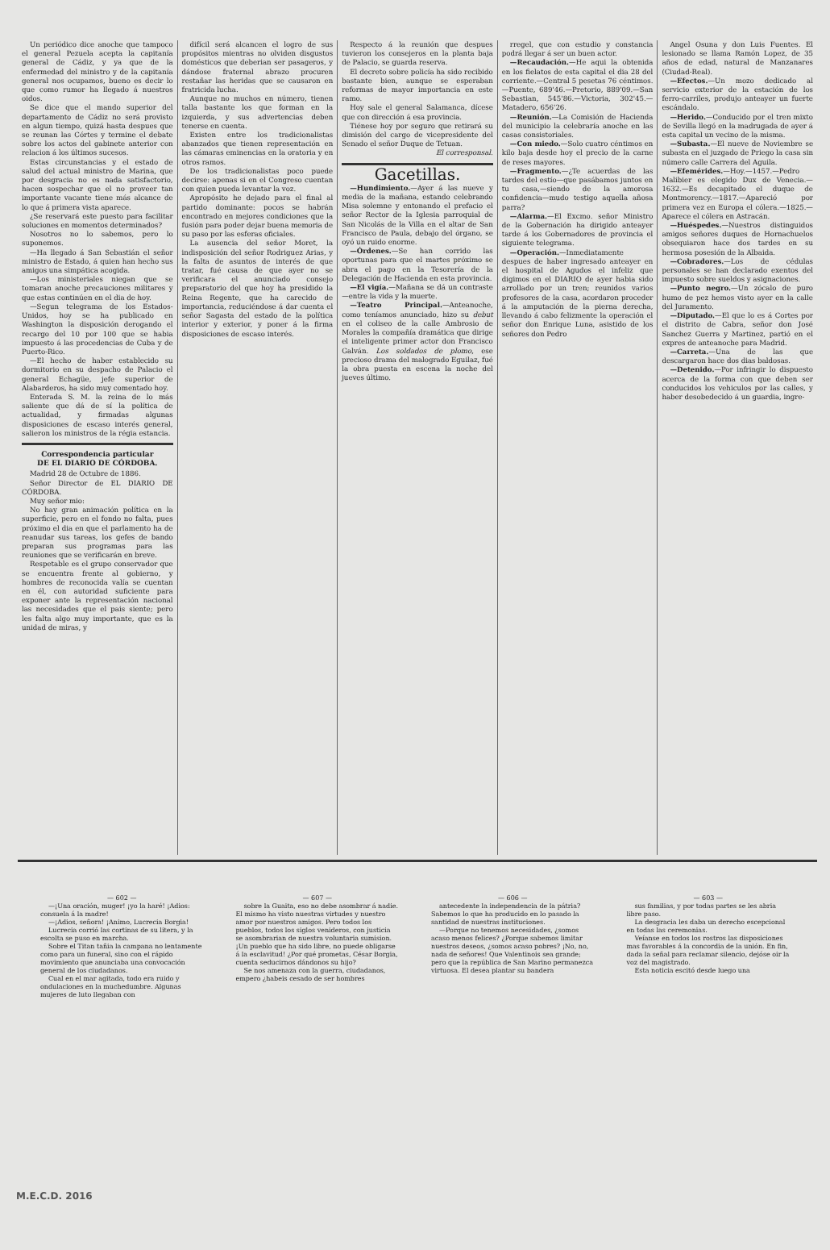Un periódico dice anoche que tampoco el general Pezuela acepta la capitanía general de Cádiz, y ya que de la enfermedad del ministro y de la capitanía general nos ocupamos, bueno es decir lo que como rumor ha llegado á nuestros oidos.
Se dice que el mando superior del departamento de Cádiz no será provisto en algun tiempo, quizá hasta despues que se reunan las Córtes y termine el debate sobre los actos del gabinete anterior con relacion á los últimos sucesos.
Estas circunstancias y el estado de salud del actual ministro de Marina, que por desgracia no es nada satisfactorio, hacen sospechar que el no proveer tan importante vacante tiene más alcance de lo que á primera vista aparece.
¿Se reservará este puesto para facilitar soluciones en momentos determinados?
Nosotros no lo sabemos, pero lo suponemos.
—Ha llegado á San Sebastián el señor ministro de Estado, á quien han hecho sus amigos una simpática acogida.
—Los ministeriales niegan que se tomaran anoche precauciones militares y que estas continúen en el dia de hoy.
—Segun telegrama de los Estados-Unidos, hoy se ha publicado en Washington la disposición derogando el recargo del 10 por 100 que se habia impuesto á las procedencias de Cuba y de Puerto-Rico.
—El hecho de haber establecido su dormitorio en su despacho de Palacio el general Echagüe, jefe superior de Alabarderos, ha sido muy comentado hoy.
Enterada S. M. la reina de lo más saliente que dá de sí la política de actualidad, y firmadas algunas disposiciones de escaso interés general, salieron los ministros de la régia estancia.
Correspondencia particular
DE EL DIARIO DE CÓRDOBA.
Madrid 28 de Octubre de 1886.
Señor Director de EL DIARIO DE CÓRDOBA.
Muy señor mio:
No hay gran animación política en la superficie, pero en el fondo no falta, pues próximo el dia en que el parlamento ha de reanudar sus tareas, los gefes de bando preparan sus programas para las reuniones que se verificarán en breve.
Respetable es el grupo conservador que se encuentra frente al gobierno, y hombres de reconocida valía se cuentan en él, con autoridad suficiente para exponer ante la representación nacional las necesidades que el pais siente; pero les falta algo muy importante, que es la unidad de miras, y
difícil será alcancen el logro de sus propósitos mientras no olviden disgustos domésticos que deberian ser pasageros, y dándose fraternal abrazo procuren restañar las heridas que se causaron en fratricida lucha.
Aunque no muchos en número, tienen talla bastante los que forman en la izquierda, y sus advertencias deben tenerse en cuenta.
Existen entre los tradicionalistas abanzados que tienen representación en las cámaras eminencias en la oratoria y en otros ramos.
De los tradicionalistas poco puede decirse: apenas si en el Congreso cuentan con quien pueda levantar la voz.
Apropósito he dejado para el final al partido dominante: pocos se habrán encontrado en mejores condiciones que la fusión para poder dejar buena memoria de su paso por las esferas oficiales.
La ausencia del señor Moret, la indisposición del señor Rodriguez Arias, y la falta de asuntos de interés de que tratar, fué causa de que ayer no se verificara el anunciado consejo preparatorio del que hoy ha presidido la Reina Regente, que ha carecido de importancia, reduciéndose á dar cuenta el señor Sagasta del estado de la política interior y exterior, y poner á la firma disposiciones de escaso interés.
Respecto á la reunión que despues tuvieron los consejeros en la planta baja de Palacio, se guarda reserva.
El decreto sobre policía ha sido recibido bastante bien, aunque se esperaban reformas de mayor importancia en este ramo.
Hoy sale el general Salamanca, dícese que con dirección á esa provincia.
Tiénese hoy por seguro que retirará su dimisión del cargo de vicepresidente del Senado el señor Duque de Tetuan.
El corresponsal.
Gacetillas.
—Hundimiento.—Ayer á las nueve y media de la mañana, estando celebrando Misa solemne y entonando el prefacio el señor Rector de la Iglesia parroquial de San Nicolás de la Villa en el altar de San Francisco de Paula, debajo del órgano, se oyó un ruido enorme.
—Órdenes.—Se han corrido las oportunas para que el martes próximo se abra el pago en la Tesorería de la Delegación de Hacienda en esta provincia.
—El vigía.—Mañana se dá un contraste—entre la vida y la muerte.
—Teatro Principal.—Anteanoche, como teníamos anunciado, hizo su debut en el coliseo de la calle Ambrosio de Morales la compañía dramática que dirige el inteligente primer actor don Francisco Galván. Los soldados de plomo, ese precioso drama del malogrado Eguilaz, fué la obra puesta en escena la noche del jueves último.
rregel, que con estudio y constancia podrá llegar á ser un buen actor.
—Recaudación.—He aqui la obtenida en los fielatos de esta capital el dia 28 del corriente.—Central 5 pesetas 76 céntimos.—Puente, 689'46.—Pretorio, 889'09.—San Sebastian, 545'86.—Victoria, 302'45.—Matadero, 656'26.
—Reunión.—La Comisión de Hacienda del municipio la celebraría anoche en las casas consistoriales.
—Con miedo.—Solo cuatro céntimos en kilo baja desde hoy el precio de la carne de reses mayores.
—Fragmento.—¿Te acuerdas de las tardes del estío—que pasábamos juntos en tu casa,—siendo de la amorosa confidencia—mudo testigo aquella añosa parra?
—Alarma.—El Excmo. señor Ministro de la Gobernación ha dirigido anteayer tarde á los Gobernadores de provincia el siguiente telegrama.
—Operación.—Inmediatamente despues de haber ingresado anteayer en el hospital de Agudos el infeliz que digimos en el DIARIO de ayer habia sido arrollado por un tren; reunidos varios profesores de la casa, acordaron proceder á la amputación de la pierna derecha, llevando á cabo felizmente la operación el señor don Enrique Luna, asistido de los señores don Pedro
Angel Osuna y don Luis Fuentes. El lesionado se llama Ramón Lopez, de 35 años de edad, natural de Manzanares (Ciudad-Real).
—Efectos.—Un mozo dedicado al servicio exterior de la estación de los ferro-carriles, produjo anteayer un fuerte escándalo.
—Herido.—Conducido por el tren mixto de Sevilla llegó en la madrugada de ayer á esta capital un vecino de la misma.
—Subasta.—El nueve de Noviembre se subasta en el juzgado de Priego la casa sin número calle Carrera del Aguila.
—Efemérides.—Hoy.—1457.—Pedro Malibier es elegido Dux de Venecia.—1632.—Es decapitado el duque de Montmorency.—1817.—Apareció por primera vez en Europa el cólera.—1825.—Aparece el cólera en Astracán.
—Huéspedes.—Nuestros distinguidos amigos señores duques de Hornachuelos obsequiaron hace dos tardes en su hermosa posesión de la Albaida.
—Cobradores.—Los de cédulas personales se han declarado exentos del impuesto sobre sueldos y asignaciones.
—Punto negro.—Un zócalo de puro humo de pez hemos visto ayer en la calle del Juramento.
—Diputado.—El que lo es á Cortes por el distrito de Cabra, señor don José Sanchez Guerra y Martinez, partió en el expres de anteanoche para Madrid.
—Carreta.—Una de las que descargaron hace dos dias baldosas.
—Detenido.—Por infringir lo dispuesto acerca de la forma con que deben ser conducidos los vehiculos por las calles, y haber desobedecido á un guardia, ingre-
— 602 —
—¡Una oración, muger! ¡yo la haré! ¡Adios: consuela á la madre!
—¡Adios, señora! ¡Animo, Lucrecia Borgia!
Lucrecia corrió las cortinas de su litera, y la escolta se puso en marcha.
Sobre el Titan tañia la campana no lentamente como para un funeral, sino con el rápido movimiento que anunciaba una convocación general de los ciudadanos.
Cual en el mar agitada, todo era ruido y ondulaciones en la muchedumbre. Algunas mujeres de luto llegaban con
— 607 —
sobre la Guaita, eso no debe asombrar á nadie. El mismo ha visto nuestras virtudes y nuestro amor por nuestros amigos. Pero todos los pueblos, todos los siglos venideros, con justicia se asombrarian de nuestra voluntaria sumision. ¡Un pueblo que ha sido libre, no puede obligarse á la esclavitud! ¿Por qué prometas, César Borgia, cuenta seducirnos dándonos su hijo?
Se nos amenaza con la guerra, ciudadanos, empero ¿habeis cesado de ser hombres
— 606 —
antecedente la independencia de la pátria? Sabemos lo que ha producido en lo pasado la santidad de nuestras instituciones.
—Porque no tenemos necesidades, ¿somos acaso menos felices? ¿Porque sabemos limitar nuestros deseos, ¿somos acaso pobres? ¡No, no, nada de señores! Que Valentinois sea grande; pero que la república de San Marino permanezca virtuosa. El desea plantar su bandera
— 603 —
sus familias, y por todas partes se les abria libre paso.
La desgracia les daba un derecho escepcional en todas las ceremonias.
Veíanse en todos los rostros las disposiciones mas favorables á la concordia de la unión. En fin, dada la señal para reclamar silencio, dejóse oir la voz del magistrado.
Esta noticia escitó desde luego una
M.E.C.D. 2016